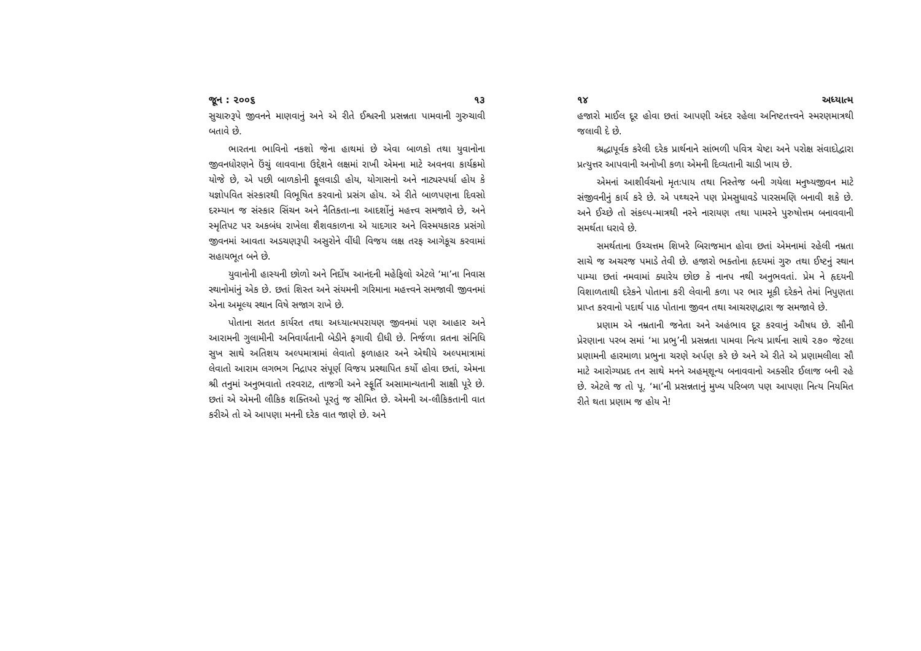જૂન : ૨૦૦૬ ૧૩
સુચારુરૂપે જીવનને માણવાનું અને એ રીતે ઈશ્વરની પ્રસન્નતા પામવાની ગુરુચાવી બતાવે છે.
ભારતના ભાવિનો નકશો જેના હાથમાં છે એવા બાળકો તથા યુવાનોના જીવનધોરણને ઉંચું લાવવાના ઉદ્દેશને લક્ષમાં રાખી એમના માટે અવનવા કાર્યક્રમો યોજે છે, એ પછી બાળકોની ફૂલવાડી હોય, યોગાસનો અને નાટ્યસ્પર્ધા હોય કે યજ્ઞોપવિત સંસ્કારથી વિભૂષિત કરવાનો પ્રસંગ હોય. એ રીતે બાળપણના દિવસો દરમ્યાન જ સંસ્કાર સિંચન અને નૈતિકતા-ના આદર્શોનું મહત્ત્વ સમજાવે છે, અને સ્મૃતિપટ પર અકબંધ રાખેલા શૈશવકાળના એ યાદગાર અને વિસ્મયકારક પ્રસંગો જીવનમાં આવતા અડચણરૂપી અસુરોને વીંધી વિજય લક્ષ તરફ આગેકૂચ કરવામાં સહાયભૂત બને છે.
યુવાનોની હાસ્યની છોળો અને નિર્દોષ આનંદની મહેફિલો એટલે ‘મા’ના નિવાસ સ્થાનોમાંનું એક છે. છતાં શિસ્ત અને સંયમની ગરિમાના મહત્ત્વને સમજાવી જીવનમાં એના અમૂલ્ય સ્થાન વિષે સજાગ રાખે છે.
પોતાના સતત કાર્યરત તથા અધ્યાત્મપરાયણ જીવનમાં પણ આહાર અને આરામની ગુલામીની અનિવાર્યતાની બેડીને ફગાવી દીધી છે. નિર્જળા વ્રતના સંનિધિ સુખ સાથે અતિશય અલ્પમાત્રામાં લેવાતો ફળાહાર અને એથીયે અલ્પમાત્રામાં લેવાતો આરામ લગભગ નિદ્રાપર સંપૂર્ણ વિજય પ્રસ્થાપિત કર્યો હોવા છતાં, એમના શ્રી તનુમાં અનુભવાતો તરવરાટ, તાજગી અને સ્ફૂર્તિ અસામાન્યતાની સાક્ષી પૂરે છે. છતાં એ એમની લૌકિક શક્તિઓ પૂરતું જ સીમિત છે. એમની અ-લૌકિકતાની વાત કરીએ તો એ આપણા મનની દરેક વાત જાણે છે. અને
૧૪ અધ્યાત્મ
હજારો માઈલ દૂર હોવા છતાં આપણી અંદર રહેલા અનિષ્ટતત્ત્વને સ્મરણમાત્રથી જલાવી દે છે.
શ્રદ્ધાપૂર્વક કરેલી દરેક પ્રાર્થનાને સાંભળી પવિત્ર ચેષ્ટા અને પરોક્ષ સંવાદોદ્વારા પ્રત્યુત્તર આપવાની અનોખી કળા એમની દિવ્યતાની ચાડી ખાય છે.
એમનાં આશીર્વચનો મૃતઃપાય તથા નિસ્તેજ બની ગયેલા મનુષ્યજીવન માટે સંજીવનીનું કાર્ય કરે છે. એ પથ્થરને પણ પ્રેમસુધાવડે પારસમણિ બનાવી શકે છે. અને ઈચ્છે તો સંકલ્પ-માત્રથી નરને નારાયણ તથા પામરને પુરુષોત્તમ બનાવવાની સમર્થતા ધરાવે છે.
સમર્થતાના ઉચ્ચત્તમ શિખરે બિરાજમાન હોવા છતાં એમનામાં રહેલી નમ્રતા સાચે જ અચરજ પમાડે તેવી છે. હજારો ભક્તોના હૃદયમાં ગુરુ તથા ઈષ્ટનું સ્થાન પામ્યા છતાં નમવામાં ક્યારેય છોછ કે નાનપ નથી અનુભવતાં. પ્રેમ ને હૃદયની વિશાળતાથી દરેકને પોતાના કરી લેવાની કળા પર ભાર મૂકી દરેકને તેમાં નિપુણતા પ્રાપ્ત કરવાનો પદાર્થ પાઠ પોતાના જીવન તથા આચરણદ્વારા જ સમજાવે છે.
પ્રણામ એ નમ્રતાની જનેતા અને અહંભાવ દૂર કરવાનું ઔષધ છે. સૌની પ્રેરણાના પરબ સમાં ‘મા પ્રભુ’ની પ્રસન્નતા પામવા નિત્ય પ્રાર્થના સાથે ૨૭૦ જેટલા પ્રણામની હારમાળા પ્રભુના ચરણે અર્પણ કરે છે અને એ રીતે એ પ્રણામલીલા સૌ માટે આરોગ્યપ્રદ તન સાથે મનને અહમ્‌શૂન્ય બનાવવાનો અક્સીર ઈલાજ બની રહે છે. એટલે જ તો પૂ. ‘મા’ની પ્રસન્નતાનું મુખ્ય પરિબળ પણ આપણા નિત્ય નિયમિત રીતે થતા પ્રણામ જ હોય ને!